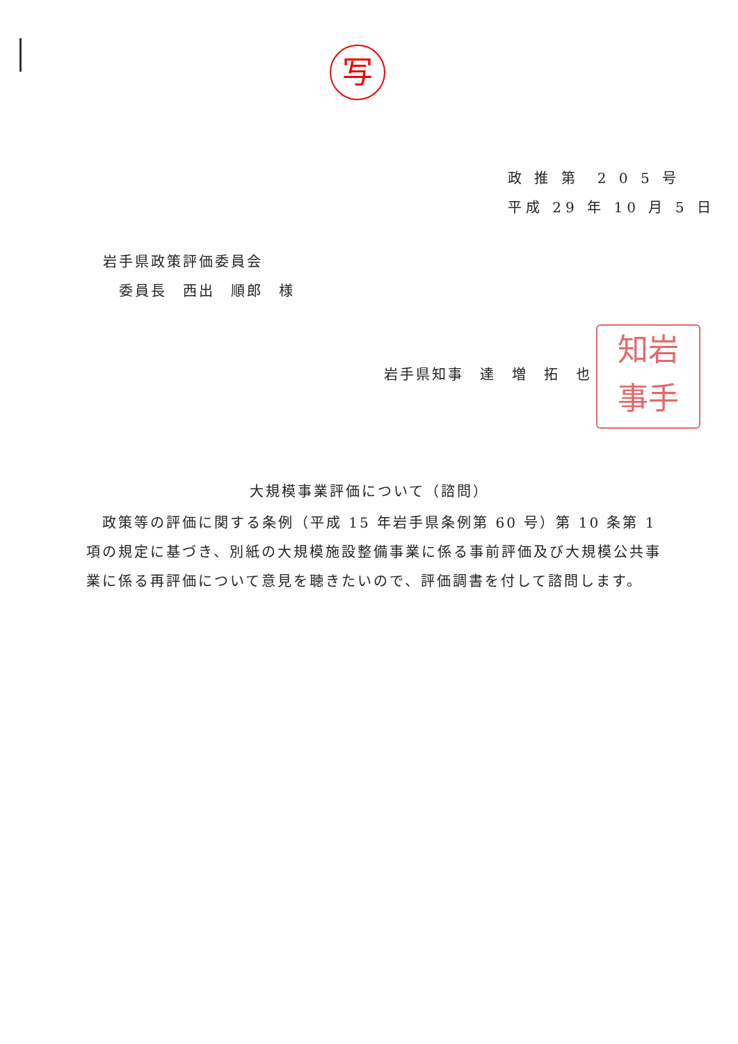写
政 推 第　2 0 5 号
平成 29 年 10 月 5 日
岩手県政策評価委員会
　委員長　西出　順郎　様
岩手県知事　達　増　拓　也
知岩
事手
大規模事業評価について（諮問）
　政策等の評価に関する条例（平成 15 年岩手県条例第 60 号）第 10 条第 1 項の規定に基づき、別紙の大規模施設整備事業に係る事前評価及び大規模公共事業に係る再評価について意見を聴きたいので、評価調書を付して諮問します。